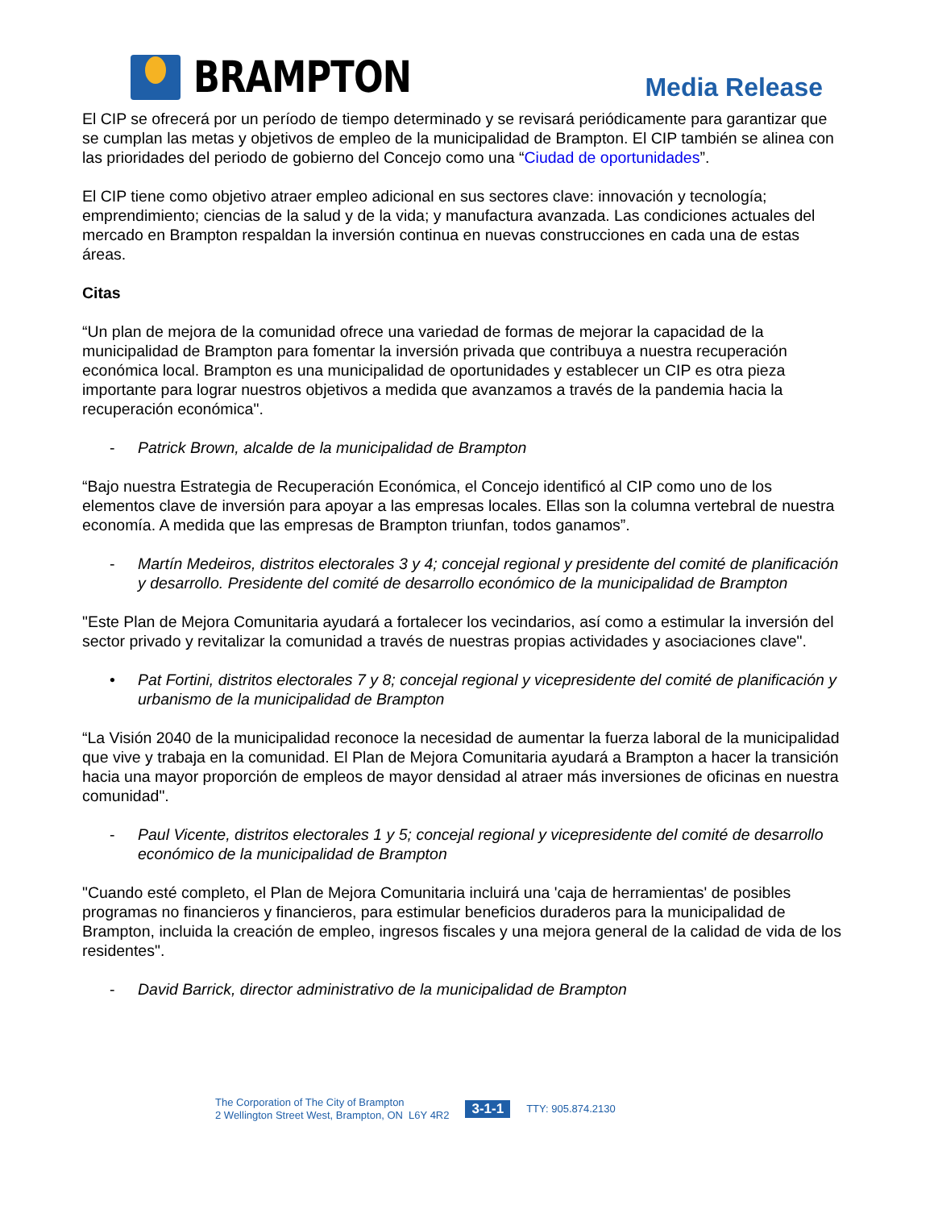BRAMPTON
Media Release
El CIP se ofrecerá por un período de tiempo determinado y se revisará periódicamente para garantizar que se cumplan las metas y objetivos de empleo de la municipalidad de Brampton. El CIP también se alinea con las prioridades del periodo de gobierno del Concejo como una “Ciudad de oportunidades”.
El CIP tiene como objetivo atraer empleo adicional en sus sectores clave: innovación y tecnología; emprendimiento; ciencias de la salud y de la vida; y manufactura avanzada. Las condiciones actuales del mercado en Brampton respaldan la inversión continua en nuevas construcciones en cada una de estas áreas.
Citas
“Un plan de mejora de la comunidad ofrece una variedad de formas de mejorar la capacidad de la municipalidad de Brampton para fomentar la inversión privada que contribuya a nuestra recuperación económica local. Brampton es una municipalidad de oportunidades y establecer un CIP es otra pieza importante para lograr nuestros objetivos a medida que avanzamos a través de la pandemia hacia la recuperación económica".
- Patrick Brown, alcalde de la municipalidad de Brampton
“Bajo nuestra Estrategia de Recuperación Económica, el Concejo identificó al CIP como uno de los elementos clave de inversión para apoyar a las empresas locales. Ellas son la columna vertebral de nuestra economía. A medida que las empresas de Brampton triunfan, todos ganamos”.
- Martín Medeiros, distritos electorales 3 y 4; concejal regional y presidente del comité de planificación y desarrollo. Presidente del comité de desarrollo económico de la municipalidad de Brampton
"Este Plan de Mejora Comunitaria ayudará a fortalecer los vecindarios, así como a estimular la inversión del sector privado y revitalizar la comunidad a través de nuestras propias actividades y asociaciones clave".
• Pat Fortini, distritos electorales 7 y 8; concejal regional y vicepresidente del comité de planificación y urbanismo de la municipalidad de Brampton
“La Visión 2040 de la municipalidad reconoce la necesidad de aumentar la fuerza laboral de la municipalidad que vive y trabaja en la comunidad. El Plan de Mejora Comunitaria ayudará a Brampton a hacer la transición hacia una mayor proporción de empleos de mayor densidad al atraer más inversiones de oficinas en nuestra comunidad".
- Paul Vicente, distritos electorales 1 y 5; concejal regional y vicepresidente del comité de desarrollo económico de la municipalidad de Brampton
"Cuando esté completo, el Plan de Mejora Comunitaria incluirá una 'caja de herramientas' de posibles programas no financieros y financieros, para estimular beneficios duraderos para la municipalidad de Brampton, incluida la creación de empleo, ingresos fiscales y una mejora general de la calidad de vida de los residentes".
- David Barrick, director administrativo de la municipalidad de Brampton
The Corporation of The City of Brampton
2 Wellington Street West, Brampton, ON L6Y 4R2
3-1-1
TTY: 905.874.2130